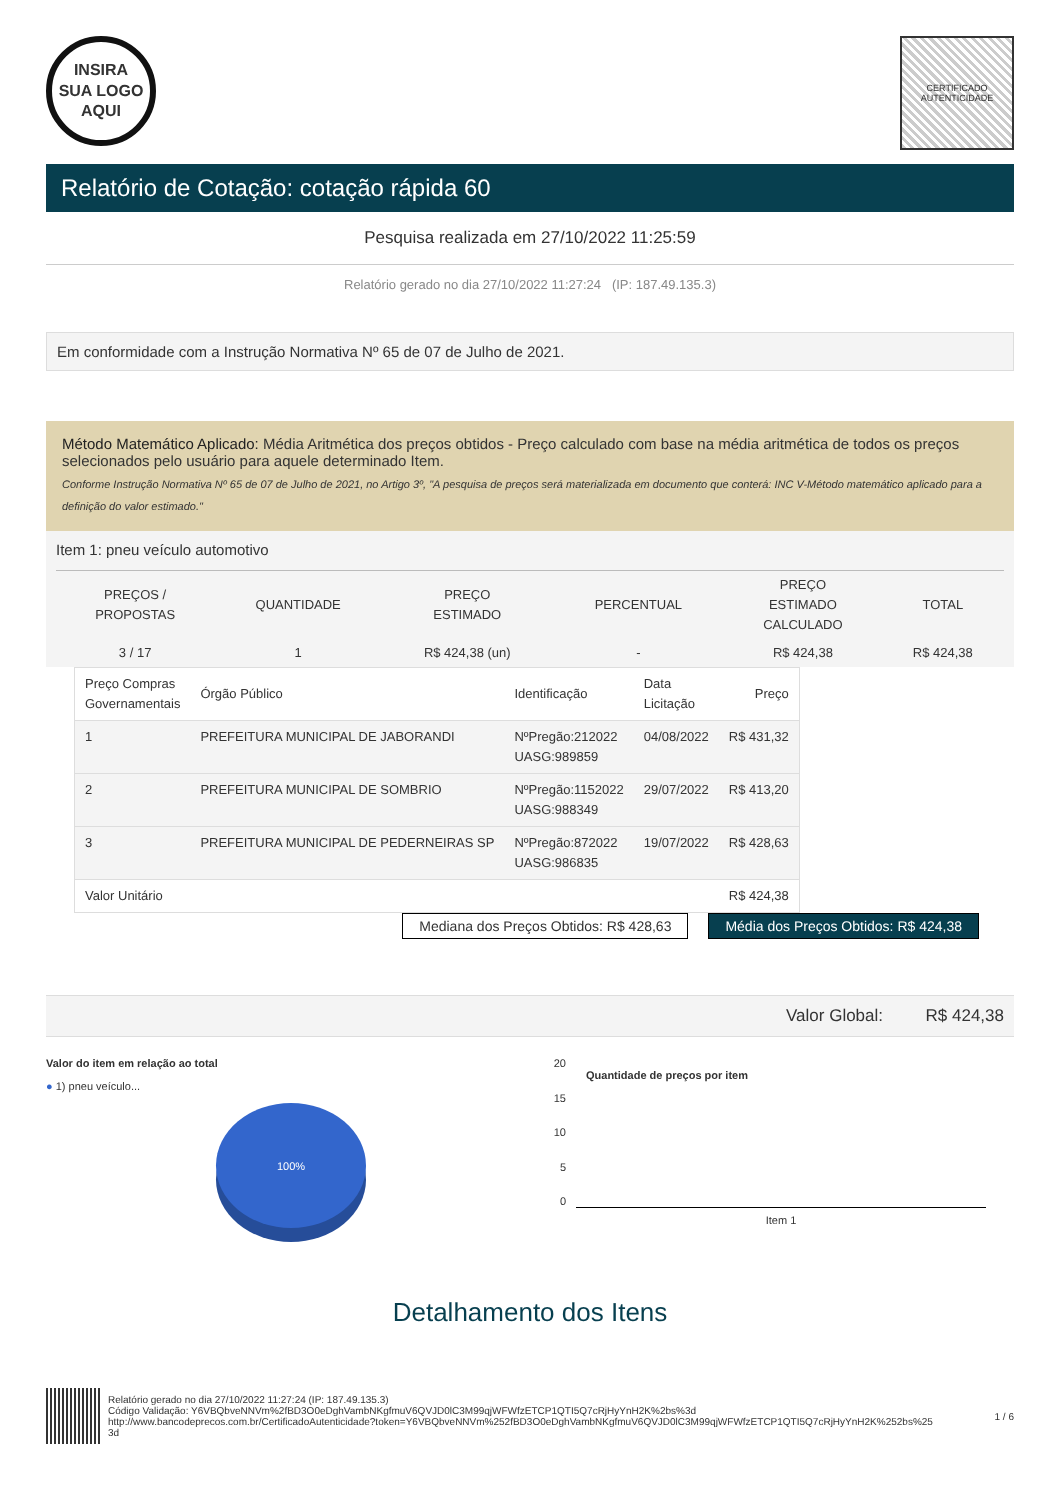INSIRA
SUA LOGO
AQUI
CERTIFICADO
AUTENTICIDADE
Relatório de Cotação: cotação rápida 60
Pesquisa realizada em 27/10/2022 11:25:59
Relatório gerado no dia 27/10/2022 11:27:24 (IP: 187.49.135.3)
Em conformidade com a Instrução Normativa Nº 65 de 07 de Julho de 2021.
Método Matemático Aplicado: Média Aritmética dos preços obtidos - Preço calculado com base na média aritmética de todos os preços selecionados pelo usuário para aquele determinado Item.
Conforme Instrução Normativa Nº 65 de 07 de Julho de 2021, no Artigo 3º, "A pesquisa de preços será materializada em documento que conterá: INC V-Método matemático aplicado para a definição do valor estimado."
Item 1: pneu veículo automotivo
| PREÇOS / PROPOSTAS | QUANTIDADE | PREÇO ESTIMADO | PERCENTUAL | PREÇO ESTIMADO CALCULADO | TOTAL |
| --- | --- | --- | --- | --- | --- |
| 3 / 17 | 1 | R$ 424,38 (un) | - | R$ 424,38 | R$ 424,38 |
| Preço Compras Governamentais | Órgão Público | Identificação | Data Licitação | Preço |
| --- | --- | --- | --- | --- |
| 1 | PREFEITURA MUNICIPAL DE JABORANDI | NºPregão:212022 UASG:989859 | 04/08/2022 | R$ 431,32 |
| 2 | PREFEITURA MUNICIPAL DE SOMBRIO | NºPregão:1152022 UASG:988349 | 29/07/2022 | R$ 413,20 |
| 3 | PREFEITURA MUNICIPAL DE PEDERNEIRAS SP | NºPregão:872022 UASG:986835 | 19/07/2022 | R$ 428,63 |
| Valor Unitário | | | | R$ 424,38 |
Mediana dos Preços Obtidos: R$ 428,63
Média dos Preços Obtidos: R$ 424,38
Valor Global: R$ 424,38
Valor do item em relação ao total
● 1) pneu veículo...
100%
Quantidade de preços por item
20
15
10
5
0
Item 1
Detalhamento dos Itens
Relatório gerado no dia 27/10/2022 11:27:24 (IP: 187.49.135.3)
Código Validação: Y6VBQbveNNVm%2fBD3O0eDghVambNKgfmuV6QVJD0lC3M99qjWFWfzETCP1QTI5Q7cRjHyYnH2K%2bs%3d
http://www.bancodeprecos.com.br/CertificadoAutenticidade?token=Y6VBQbveNNVm%252fBD3O0eDghVambNKgfmuV6QVJD0lC3M99qjWFWfzETCP1QTI5Q7cRjHyYnH2K%252bs%25
3d
1 / 6